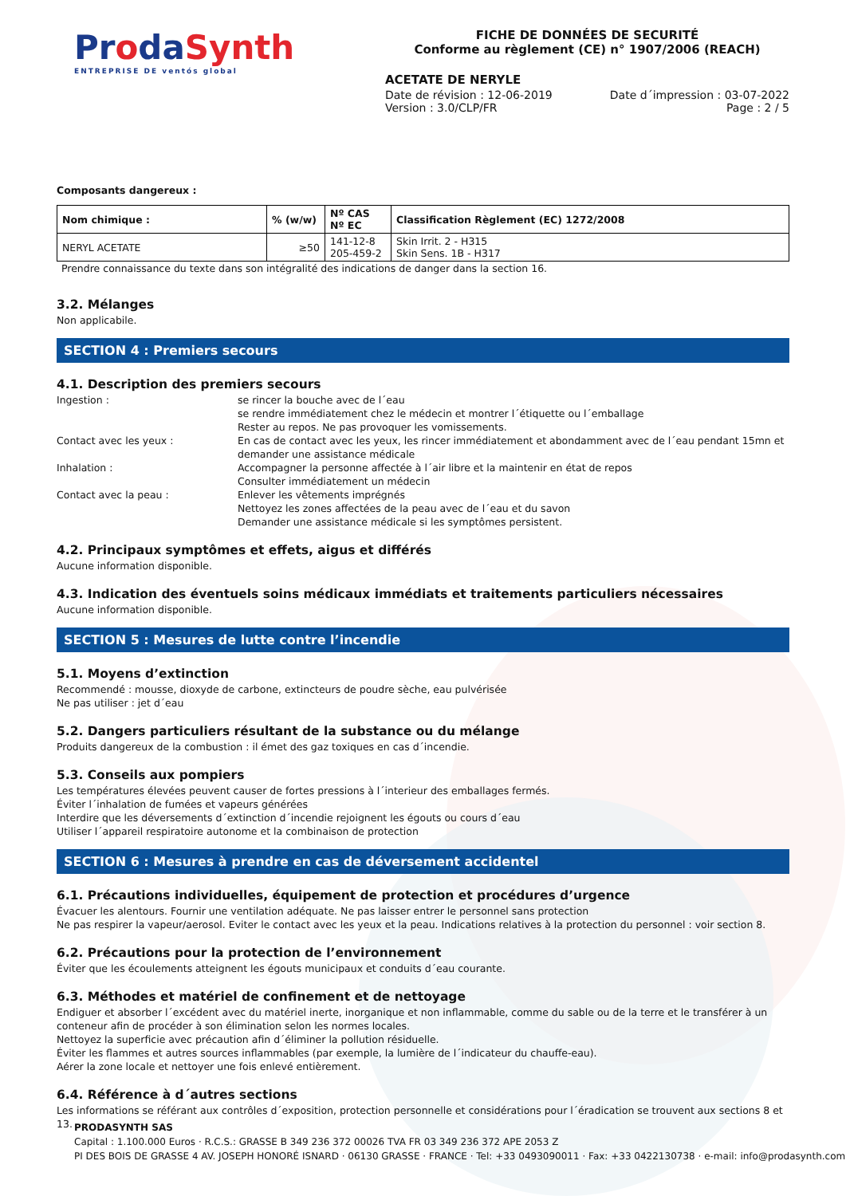ProdaSynth
ENTREPRISE DE ventós global
FICHE DE DONNÉES DE SECURITÉ
Conforme au règlement (CE) n° 1907/2006 (REACH)
ACETATE DE NERYLE
Date de révision : 12-06-2019
Version : 3.0/CLP/FR
Date d´impression : 03-07-2022
Page : 2 / 5
Composants dangereux :
| Nom chimique : | % (w/w) | Nº CAS Nº EC | Classification Règlement (EC) 1272/2008 |
| --- | --- | --- | --- |
| NERYL ACETATE | ≥50 | 141-12-8 205-459-2 | Skin Irrit. 2 - H315 Skin Sens. 1B - H317 |
Prendre connaissance du texte dans son intégralité des indications de danger dans la section 16.
3.2. Mélanges
Non applicabile.
SECTION 4 : Premiers secours
4.1. Description des premiers secours
Ingestion : se rincer la bouche avec de l´eau
se rendre immédiatement chez le médecin et montrer l´étiquette ou l´emballage
Rester au repos. Ne pas provoquer les vomissements.
Contact avec les yeux : En cas de contact avec les yeux, les rincer immédiatement et abondamment avec de l´eau pendant 15mn et demander une assistance médicale
Inhalation : Accompagner la personne affectée à l´air libre et la maintenir en état de repos
Consulter immédiatement un médecin
Contact avec la peau : Enlever les vêtements imprégnés
Nettoyez les zones affectées de la peau avec de l´eau et du savon
Demander une assistance médicale si les symptômes persistent.
4.2. Principaux symptômes et effets, aigus et différés
Aucune information disponible.
4.3. Indication des éventuels soins médicaux immédiats et traitements particuliers nécessaires
Aucune information disponible.
SECTION 5 : Mesures de lutte contre l’incendie
5.1. Moyens d’extinction
Recommendé : mousse, dioxyde de carbone, extincteurs de poudre sèche, eau pulvérisée
Ne pas utiliser : jet d´eau
5.2. Dangers particuliers résultant de la substance ou du mélange
Produits dangereux de la combustion : il émet des gaz toxiques en cas d´incendie.
5.3. Conseils aux pompiers
Les températures élevées peuvent causer de fortes pressions à l´interieur des emballages fermés.
Éviter l´inhalation de fumées et vapeurs générées
Interdire que les déversements d´extinction d´incendie rejoignent les égouts ou cours d´eau
Utiliser l´appareil respiratoire autonome et la combinaison de protection
SECTION 6 : Mesures à prendre en cas de déversement accidentel
6.1. Précautions individuelles, équipement de protection et procédures d’urgence
Évacuer les alentours. Fournir une ventilation adéquate. Ne pas laisser entrer le personnel sans protection
Ne pas respirer la vapeur/aerosol. Eviter le contact avec les yeux et la peau. Indications relatives à la protection du personnel : voir section 8.
6.2. Précautions pour la protection de l’environnement
Éviter que les écoulements atteignent les égouts municipaux et conduits d´eau courante.
6.3. Méthodes et matériel de confinement et de nettoyage
Endiguer et absorber l´excédent avec du matériel inerte, inorganique et non inflammable, comme du sable ou de la terre et le transférer à un conteneur afin de procéder à son élimination selon les normes locales.
Nettoyez la superficie avec précaution afin d´éliminer la pollution résiduelle.
Éviter les flammes et autres sources inflammables (par exemple, la lumière de l´indicateur du chauffe-eau).
Aérer la zone locale et nettoyer une fois enlevé entièrement.
6.4. Référence à d´autres sections
Les informations se référant aux contrôles d´exposition, protection personnelle et considérations pour l´éradication se trouvent aux sections 8 et 13.
PRODASYNTH SAS
Capital : 1.100.000 Euros · R.C.S.: GRASSE B 349 236 372 00026 TVA FR 03 349 236 372 APE 2053 Z
PI DES BOIS DE GRASSE 4 AV. JOSEPH HONORÉ ISNARD · 06130 GRASSE · FRANCE · Tel: +33 0493090011 · Fax: +33 0422130738 · e-mail: info@prodasynth.com